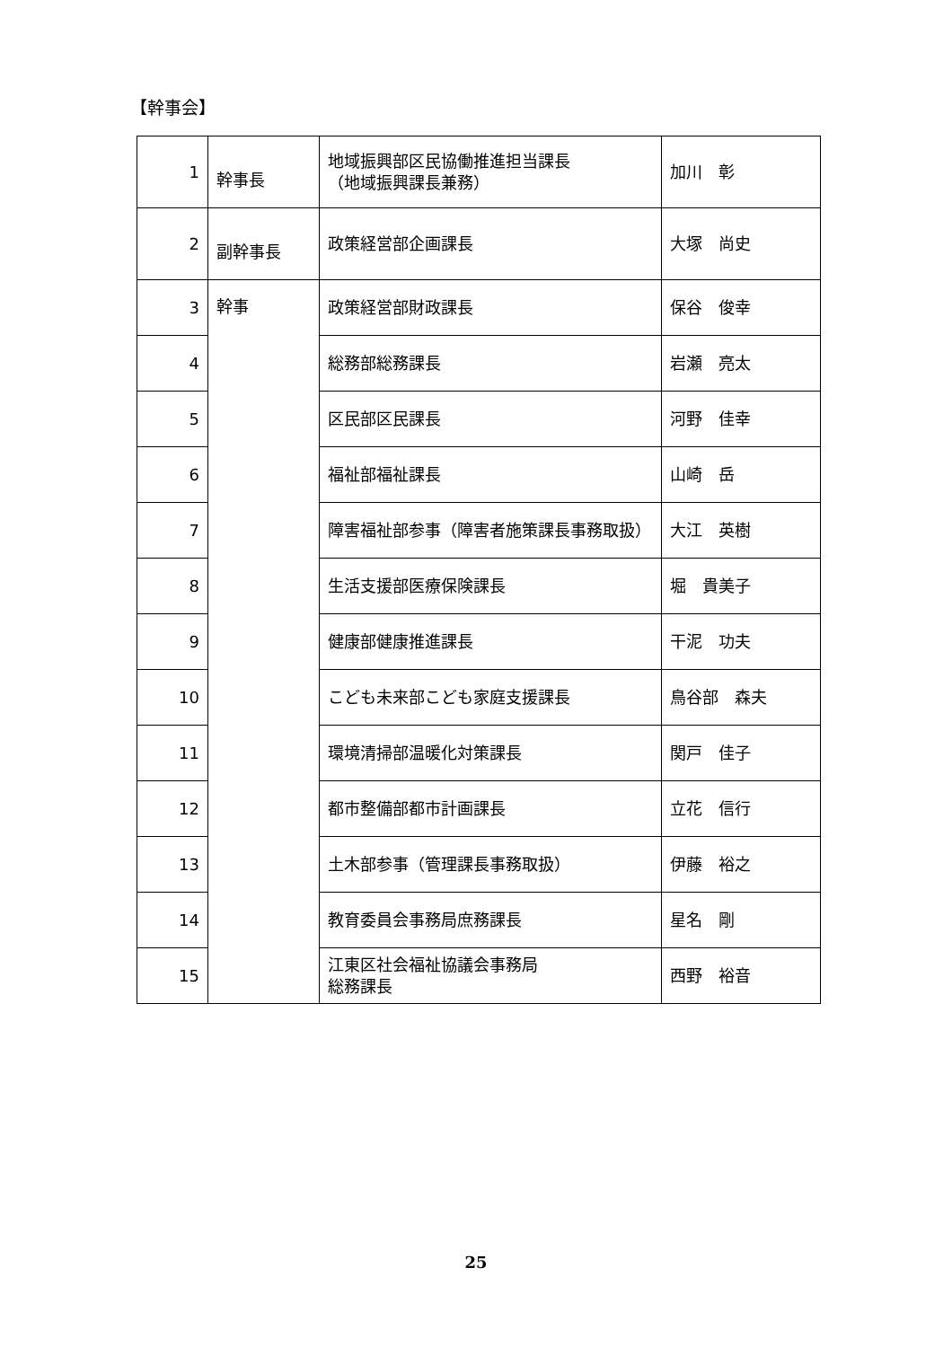【幹事会】
| 1 | 幹事長 | 地域振興部区民協働推進担当課長 （地域振興課長兼務） | 加川 彰 |
| 2 | 副幹事長 | 政策経営部企画課長 | 大塚 尚史 |
| 3 | 幹事 | 政策経営部財政課長 | 保谷 俊幸 |
| 4 | | 総務部総務課長 | 岩瀬 亮太 |
| 5 | | 区民部区民課長 | 河野 佳幸 |
| 6 | | 福祉部福祉課長 | 山崎 岳 |
| 7 | | 障害福祉部参事（障害者施策課長事務取扱） | 大江 英樹 |
| 8 | | 生活支援部医療保険課長 | 堀 貴美子 |
| 9 | | 健康部健康推進課長 | 干泥 功夫 |
| 10 | | こども未来部こども家庭支援課長 | 鳥谷部 森夫 |
| 11 | | 環境清掃部温暖化対策課長 | 関戸 佳子 |
| 12 | | 都市整備部都市計画課長 | 立花 信行 |
| 13 | | 土木部参事（管理課長事務取扱） | 伊藤 裕之 |
| 14 | | 教育委員会事務局庶務課長 | 星名 剛 |
| 15 | | 江東区社会福祉協議会事務局 総務課長 | 西野 裕音 |
25